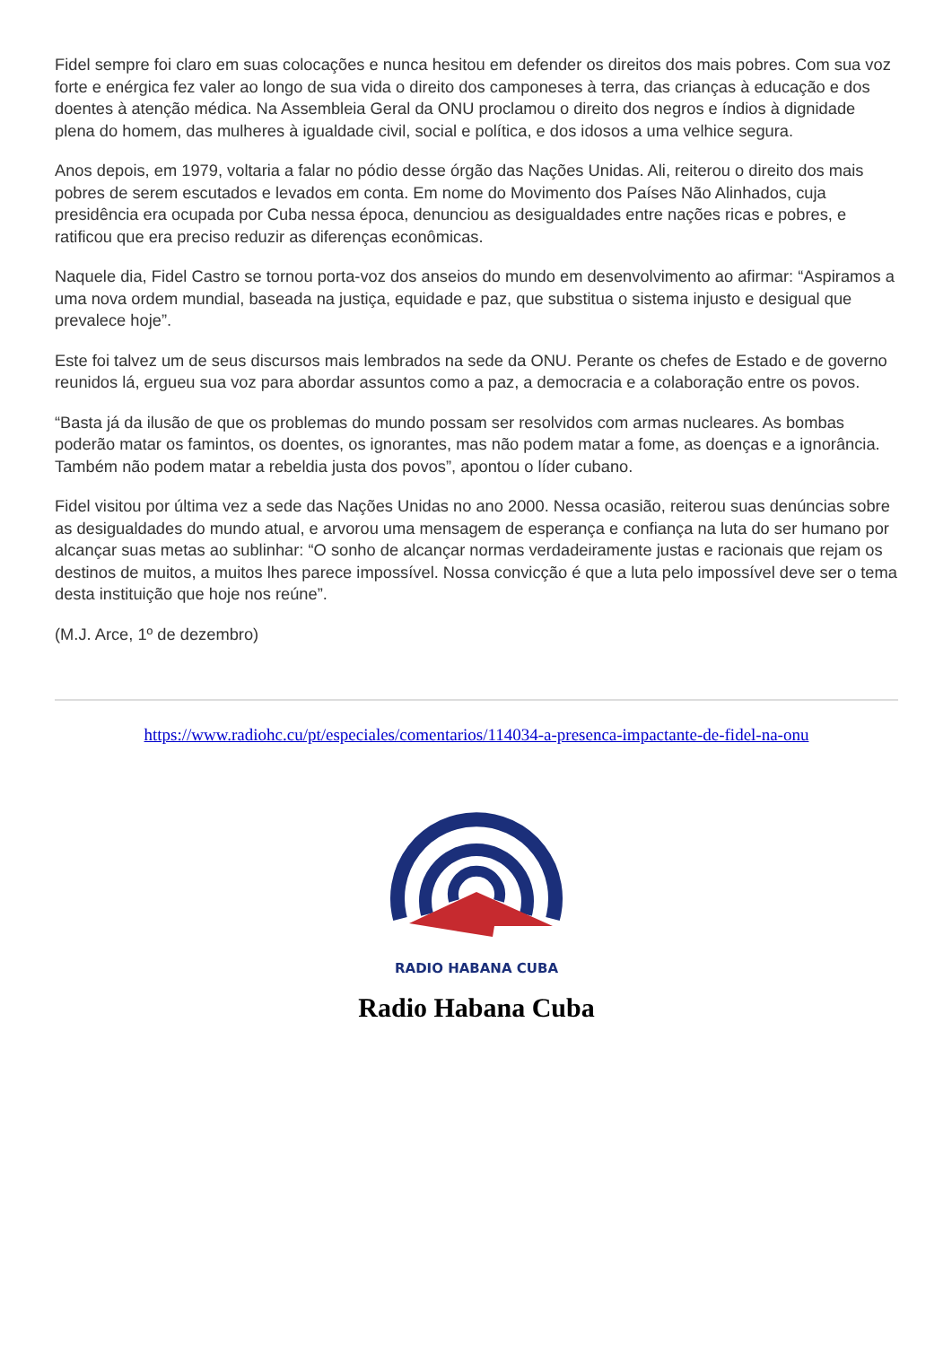Fidel sempre foi claro em suas colocações e nunca hesitou em defender os direitos dos mais pobres. Com sua voz forte e enérgica fez valer ao longo de sua vida o direito dos camponeses à terra, das crianças à educação e dos doentes à atenção médica. Na Assembleia Geral da ONU proclamou o direito dos negros e índios à dignidade plena do homem, das mulheres à igualdade civil, social e política, e dos idosos a uma velhice segura.
Anos depois, em 1979, voltaria a falar no pódio desse órgão das Nações Unidas. Ali, reiterou o direito dos mais pobres de serem escutados e levados em conta. Em nome do Movimento dos Países Não Alinhados, cuja presidência era ocupada por Cuba nessa época, denunciou as desigualdades entre nações ricas e pobres, e ratificou que era preciso reduzir as diferenças econômicas.
Naquele dia, Fidel Castro se tornou porta-voz dos anseios do mundo em desenvolvimento ao afirmar: “Aspiramos a uma nova ordem mundial, baseada na justiça, equidade e paz, que substitua o sistema injusto e desigual que prevalece hoje”.
Este foi talvez um de seus discursos mais lembrados na sede da ONU. Perante os chefes de Estado e de governo reunidos lá, ergueu sua voz para abordar assuntos como a paz, a democracia e a colaboração entre os povos.
“Basta já da ilusão de que os problemas do mundo possam ser resolvidos com armas nucleares. As bombas poderão matar os famintos, os doentes, os ignorantes, mas não podem matar a fome, as doenças e a ignorância. Também não podem matar a rebeldia justa dos povos”, apontou o líder cubano.
Fidel visitou por última vez a sede das Nações Unidas no ano 2000. Nessa ocasião, reiterou suas denúncias sobre as desigualdades do mundo atual, e arvorou uma mensagem de esperança e confiança na luta do ser humano por alcançar suas metas ao sublinhar: “O sonho de alcançar normas verdadeiramente justas e racionais que rejam os destinos de muitos, a muitos lhes parece impossível. Nossa convicção é que a luta pelo impossível deve ser o tema desta instituição que hoje nos reúne”.
(M.J. Arce, 1º de dezembro)
https://www.radiohc.cu/pt/especiales/comentarios/114034-a-presenca-impactante-de-fidel-na-onu
RADIO HABANA CUBA
Radio Habana Cuba